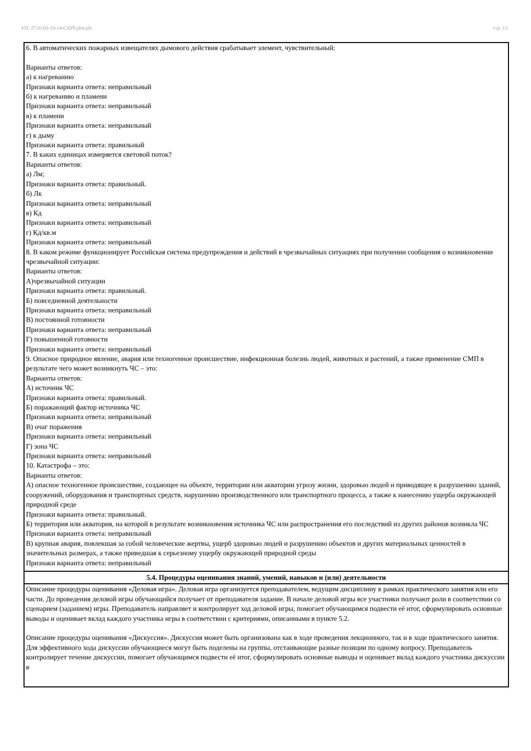УП: 27.03.03-19-14-САУб.plm.plx стр. 13
| 6. В автоматических пожарных извещателях дымового действия срабатывает элемент, чувствительный: Варианты ответов: а) к нагреванию Признаки варианта ответа: неправильный б) к нагреванию и пламени Признаки варианта ответа: неправильный в) к пламени Признаки варианта ответа: неправильный г) к дыму Признаки варианта ответа: правильный 7. В каких единицах измеряется световой поток? Варианты ответов: а) Лм; Признаки варианта ответа: правильный. б) Лк Признаки варианта ответа: неправильный в) Кд Признаки варианта ответа: неправильный г) Кд/кв.м Признаки варианта ответа: неправильный 8. В каком режиме функционирует Российская система предупреждения и действий в чрезвычайных ситуациях при получении сообщения о возникновении чрезвычайной ситуации: Варианты ответов: А)чрезвычайной ситуации Признаки варианта ответа: правильный. Б) повседневной деятельности Признаки варианта ответа: неправильный В) постоянной готовности Признаки варианта ответа: неправильный Г) повышенной готовности Признаки варианта ответа: неправильный 9. Опасное природное явление, авария или техногенное происшествие, инфекционная болезнь людей, животных и растений, а также применение СМП в результате чего может возникнуть ЧС – это: Варианты ответов: А) источник ЧС Признаки варианта ответа: правильный. Б) поражающий фактор источника ЧС Признаки варианта ответа: неправильный В) очаг поражения Признаки варианта ответа: неправильный Г) зона ЧС Признаки варианта ответа: неправильный 10. Катастрофа – это: Варианты ответов: А) опасное техногенное происшествие, создающее на объекте, территории или акватории угрозу жизни, здоровью людей и приводящее к разрушению зданий, сооружений, оборудования и транспортных средств, нарушению производственного или транспортного процесса, а также к нанесению ущерба окружающей природной среде Признаки варианта ответа: правильный. Б) территория или акватория, на которой в результате возникновения источника ЧС или распространения его последствий из других районов возникла ЧС Признаки варианта ответа: неправильный В) крупная авария, повлекшая за собой человеческие жертвы, ущерб здоровью людей и разрушению объектов и других материальных ценностей в значительных размерах, а также приведшая к серьезному ущербу окружающей природной среды Признаки варианта ответа: неправильный |
| 5.4. Процедуры оценивания знаний, умений, навыков и (или) деятельности |
| Описание процедуры оценивания «Деловая игра». Деловая игра организуется преподавателем, ведущим дисциплину в рамках практического занятия или его части. До проведения деловой игры обучающийся получает от преподавателя задание. В начале деловой игры все участники получают роли в соответствии со сценарием (заданием) игры. Преподаватель направляет и контролирует ход деловой игры, помогает обучающимся подвести её итог, сформулировать основные выводы и оценивает вклад каждого участника игры в соответствии с критериями, описанными в пункте 5.2. Описание процедуры оценивания «Дискуссия». Дискуссия может быть организована как в ходе проведения лекционного, так и в ходе практического занятия. Для эффективного хода дискуссии обучающиеся могут быть поделены на группы, отстаивающие разные позиции по одному вопросу. Преподаватель контролирует течение дискуссии, помогает обучающимся подвести её итог, сформулировать основные выводы и оценивает вклад каждого участника дискуссии в |